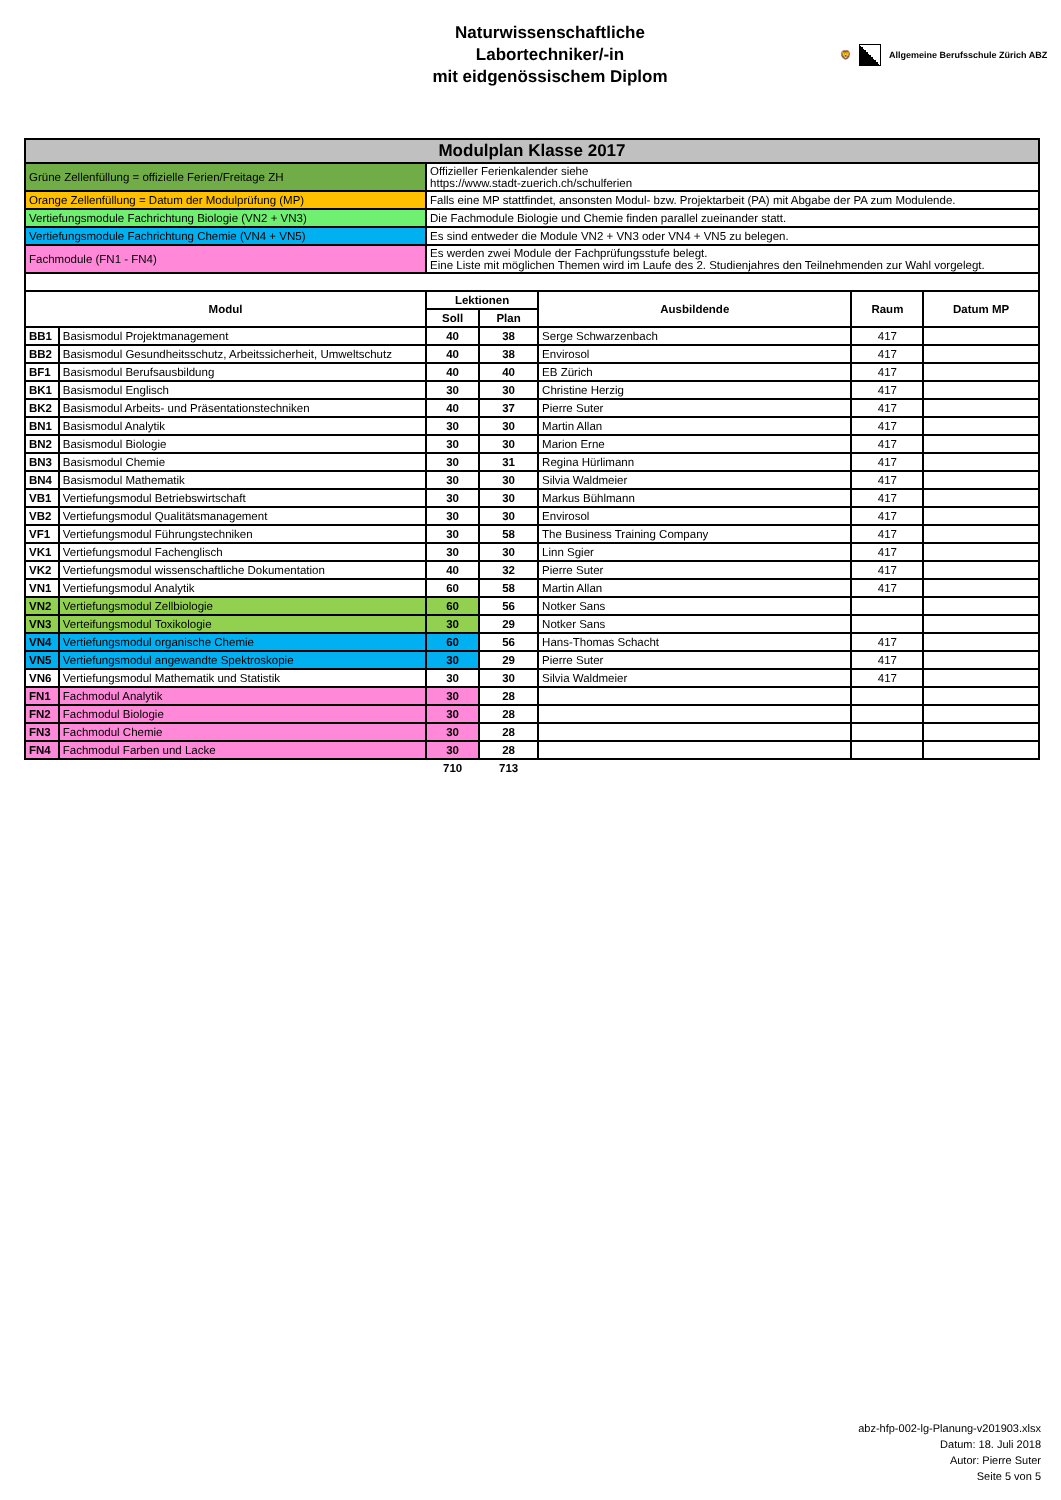Naturwissenschaftliche
Labortechniker/-in
mit eidgenössischem Diplom
🦁 Allgemeine Berufsschule Zürich ABZ
| Modulplan Klasse 2017 | | | | | | |
| Grüne Zellenfüllung = offizielle Ferien/Freitage ZH | | Offizieller Ferienkalender siehe https://www.stadt-zuerich.ch/schulferien | | | | |
| Orange Zellenfüllung = Datum der Modulprüfung (MP) | | Falls eine MP stattfindet, ansonsten Modul- bzw. Projektarbeit (PA) mit Abgabe der PA zum Modulende. | | | | |
| Vertiefungsmodule Fachrichtung Biologie (VN2 + VN3) | | Die Fachmodule Biologie und Chemie finden parallel zueinander statt. | | | | |
| Vertiefungsmodule Fachrichtung Chemie (VN4 + VN5) | | Es sind entweder die Module VN2 + VN3 oder VN4 + VN5 zu belegen. | | | | |
| Fachmodule (FN1 - FN4) | | Es werden zwei Module der Fachprüfungsstufe belegt. Eine Liste mit möglichen Themen wird im Laufe des 2. Studienjahres den Teilnehmenden zur Wahl vorgelegt. | | | | |
| Modul | | Lektionen | | Ausbildende | Raum | Datum MP |
| | | Soll | Plan | | | |
| BB1 | Basismodul Projektmanagement | 40 | 38 | Serge Schwarzenbach | 417 | |
| BB2 | Basismodul Gesundheitsschutz, Arbeitssicherheit, Umweltschutz | 40 | 38 | Envirosol | 417 | |
| BF1 | Basismodul Berufsausbildung | 40 | 40 | EB Zürich | 417 | |
| BK1 | Basismodul Englisch | 30 | 30 | Christine Herzig | 417 | |
| BK2 | Basismodul Arbeits- und Präsentationstechniken | 40 | 37 | Pierre Suter | 417 | |
| BN1 | Basismodul Analytik | 30 | 30 | Martin Allan | 417 | |
| BN2 | Basismodul Biologie | 30 | 30 | Marion Erne | 417 | |
| BN3 | Basismodul Chemie | 30 | 31 | Regina Hürlimann | 417 | |
| BN4 | Basismodul Mathematik | 30 | 30 | Silvia Waldmeier | 417 | |
| VB1 | Vertiefungsmodul Betriebswirtschaft | 30 | 30 | Markus Bühlmann | 417 | |
| VB2 | Vertiefungsmodul Qualitätsmanagement | 30 | 30 | Envirosol | 417 | |
| VF1 | Vertiefungsmodul Führungstechniken | 30 | 58 | The Business Training Company | 417 | |
| VK1 | Vertiefungsmodul Fachenglisch | 30 | 30 | Linn Sgier | 417 | |
| VK2 | Vertiefungsmodul wissenschaftliche Dokumentation | 40 | 32 | Pierre Suter | 417 | |
| VN1 | Vertiefungsmodul Analytik | 60 | 58 | Martin Allan | 417 | |
| VN2 | Vertiefungsmodul Zellbiologie | 60 | 56 | Notker Sans | | |
| VN3 | Verteifungsmodul Toxikologie | 30 | 29 | Notker Sans | | |
| VN4 | Vertiefungsmodul organische Chemie | 60 | 56 | Hans-Thomas Schacht | 417 | |
| VN5 | Vertiefungsmodul angewandte Spektroskopie | 30 | 29 | Pierre Suter | 417 | |
| VN6 | Vertiefungsmodul Mathematik und Statistik | 30 | 30 | Silvia Waldmeier | 417 | |
| FN1 | Fachmodul Analytik | 30 | 28 | | | |
| FN2 | Fachmodul Biologie | 30 | 28 | | | |
| FN3 | Fachmodul Chemie | 30 | 28 | | | |
| FN4 | Fachmodul Farben und Lacke | 30 | 28 | | | |
| | | 710 | 713 | | | |
abz-hfp-002-lg-Planung-v201903.xlsx
Datum: 18. Juli 2018
Autor: Pierre Suter
Seite 5 von 5